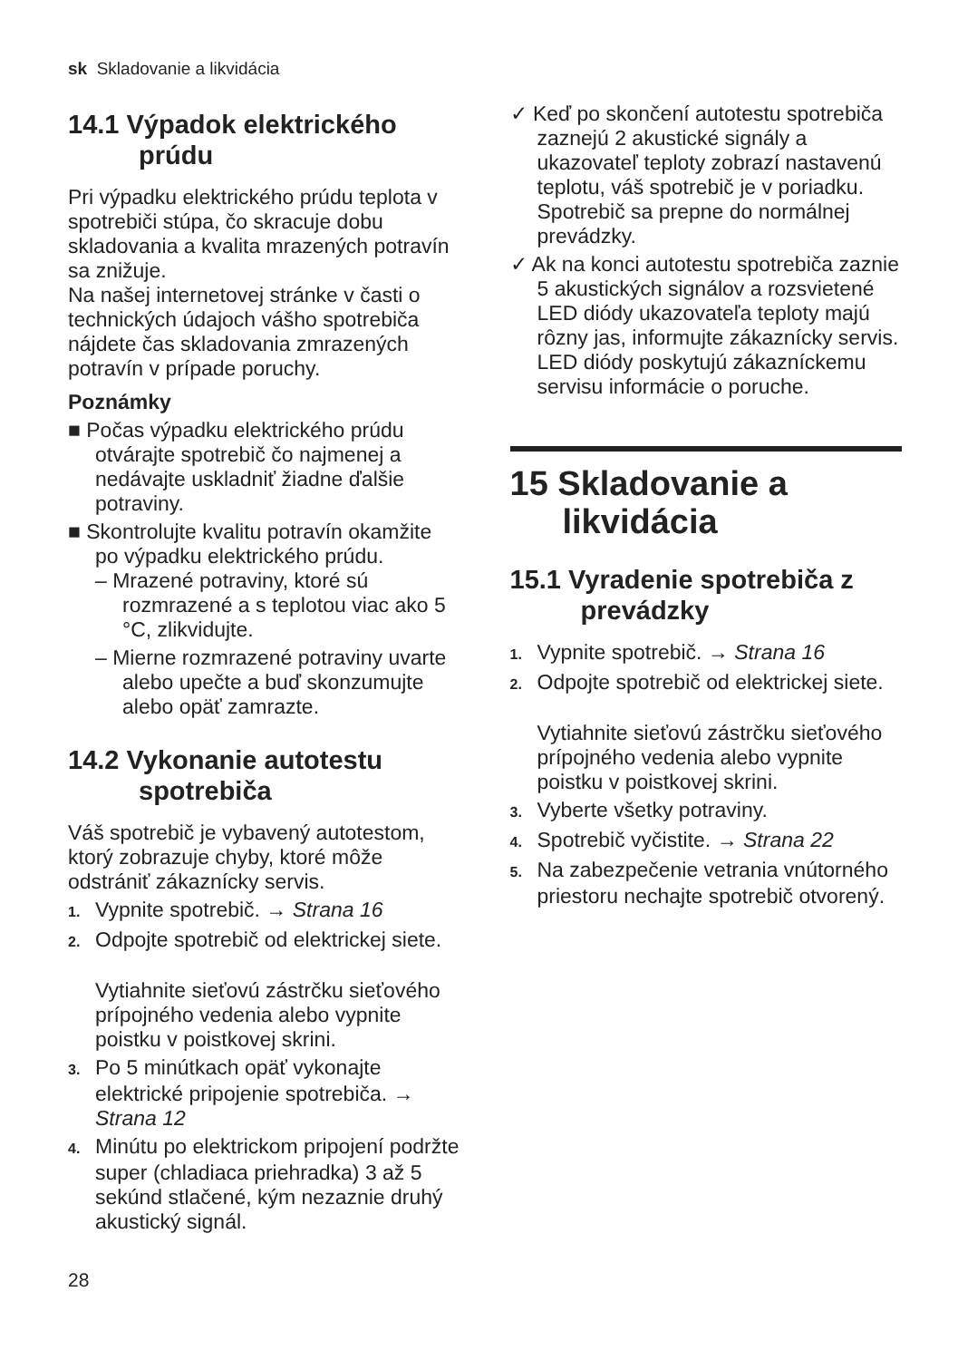sk Skladovanie a likvidácia
14.1 Výpadok elektrického prúdu
Pri výpadku elektrického prúdu teplota v spotrebiči stúpa, čo skracuje dobu skladovania a kvalita mrazených potravín sa znižuje.
Na našej internetovej stránke v časti o technických údajoch vášho spotrebiča nájdete čas skladovania zmrazených potravín v prípade poruchy.
Poznámky
■ Počas výpadku elektrického prúdu otvárajte spotrebič čo najmenej a nedávajte uskladniť žiadne ďalšie potraviny.
■ Skontrolujte kvalitu potravín okamžite po výpadku elektrického prúdu.
– Mrazené potraviny, ktoré sú rozmrazené a s teplotou viac ako 5 °C, zlikvidujte.
– Mierne rozmrazené potraviny uvarte alebo upečte a buď skonzumujte alebo opäť zamrazte.
14.2 Vykonanie autotestu spotrebiča
Váš spotrebič je vybavený autotestom, ktorý zobrazuje chyby, ktoré môže odstrániť zákaznícky servis.
1. Vypnite spotrebič. → Strana 16
2. Odpojte spotrebič od elektrickej siete.
Vytiahnite sieťovú zástrčku sieťového prípojného vedenia alebo vypnite poistku v poistkovej skrini.
3. Po 5 minútkach opäť vykonajte elektrické pripojenie spotrebiča. → Strana 12
4. Minútu po elektrickom pripojení podržte super (chladiaca priehradka) 3 až 5 sekúnd stlačené, kým nezaznie druhý akustický signál.
✓ Keď po skončení autotestu spotrebiča zaznejú 2 akustické signály a ukazovateľ teploty zobrazí nastavenú teplotu, váš spotrebič je v poriadku. Spotrebič sa prepne do normálnej prevádzky.
✓ Ak na konci autotestu spotrebiča zaznie 5 akustických signálov a rozsvietené LED diódy ukazovateľa teploty majú rôzny jas, informujte zákaznícky servis. LED diódy poskytujú zákazníckemu servisu informácie o poruche.
15 Skladovanie a likvidácia
15.1 Vyradenie spotrebiča z prevádzky
1. Vypnite spotrebič. → Strana 16
2. Odpojte spotrebič od elektrickej siete.
Vytiahnite sieťovú zástrčku sieťového prípojného vedenia alebo vypnite poistku v poistkovej skrini.
3. Vyberte všetky potraviny.
4. Spotrebič vyčistite. → Strana 22
5. Na zabezpečenie vetrania vnútorného priestoru nechajte spotrebič otvorený.
28